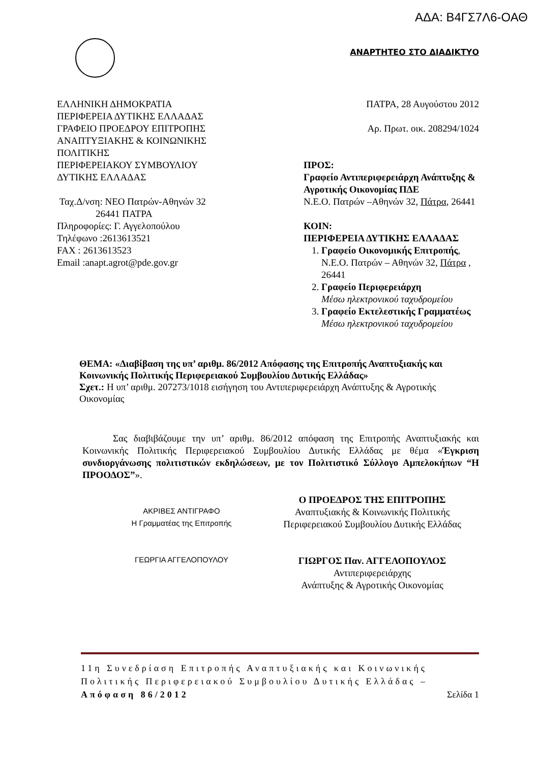ΑΔΑ: Β4ΓΣ7Λ6-ΟΑΘ
ΑΝΑΡΤΗΤΕΟ ΣΤΟ ΔΙΑΔΙΚΤΥΟ
ΕΛΛΗΝΙΚΗ ΔΗΜΟΚΡΑΤΙΑ
ΠΕΡΙΦΕΡΕΙΑ ΔΥΤΙΚΗΣ ΕΛΛΑΔΑΣ
ΓΡΑΦΕΙΟ ΠΡΟΕΔΡΟΥ ΕΠΙΤΡΟΠΗΣ ΑΝΑΠΤΥΞΙΑΚΗΣ & ΚΟΙΝΩΝΙΚΗΣ ΠΟΛΙΤΙΚΗΣ
ΠΕΡΙΦΕΡΕΙΑΚΟΥ ΣΥΜΒΟΥΛΙΟΥ ΔΥΤΙΚΗΣ ΕΛΛΑΔΑΣ
Ταχ.Δ/νση: ΝΕΟ Πατρών-Αθηνών 32
26441 ΠΑΤΡΑ
Πληροφορίες: Γ. Αγγελοπούλου
Τηλέφωνο :2613613521
FAX : 2613613523
Email :anapt.agrot@pde.gov.gr
ΠΑΤΡΑ, 28 Αυγούστου 2012
Αρ. Πρωτ. οικ. 208294/1024
ΠΡΟΣ:
Γραφείο Αντιπεριφερειάρχη Ανάπτυξης & Αγροτικής Οικονομίας ΠΔΕ
Ν.Ε.Ο. Πατρών –Αθηνών 32, Πάτρα, 26441
ΚΟΙΝ:
ΠΕΡΙΦΕΡΕΙΑ ΔΥΤΙΚΗΣ ΕΛΛΑΔΑΣ
1. Γραφείο Οικονομικής Επιτροπής, Ν.Ε.Ο. Πατρών – Αθηνών 32, Πάτρα , 26441
2. Γραφείο Περιφερειάρχη
Μέσω ηλεκτρονικού ταχυδρομείου
3. Γραφείο Εκτελεστικής Γραμματέως
Μέσω ηλεκτρονικού ταχυδρομείου
ΘΕΜΑ: «Διαβίβαση της υπ’ αριθμ. 86/2012 Απόφασης της Επιτροπής Αναπτυξιακής και Κοινωνικής Πολιτικής Περιφερειακού Συμβουλίου Δυτικής Ελλάδας»
Σχετ.: Η υπ’ αριθμ. 207273/1018 εισήγηση του Αντιπεριφερειάρχη Ανάπτυξης & Αγροτικής Οικονομίας
Σας διαβιβάζουμε την υπ’ αριθμ. 86/2012 απόφαση της Επιτροπής Αναπτυξιακής και Κοινωνικής Πολιτικής Περιφερειακού Συμβουλίου Δυτικής Ελλάδας με θέμα «Έγκριση συνδιοργάνωσης πολιτιστικών εκδηλώσεων, με τον Πολιτιστικό Σύλλογο Αμπελοκήπων “Η ΠΡΟΟΔΟΣ”».
ΑΚΡΙΒΕΣ ΑΝΤΙΓΡΑΦΟ
Η Γραμματέας της Επιτροπής
ΓΕΩΡΓΙΑ ΑΓΓΕΛΟΠΟΥΛΟΥ
Ο ΠΡΟΕΔΡΟΣ ΤΗΣ ΕΠΙΤΡΟΠΗΣ
Αναπτυξιακής & Κοινωνικής Πολιτικής Περιφερειακού Συμβουλίου Δυτικής Ελλάδας
ΓΙΩΡΓΟΣ Παν. ΑΓΓΕΛΟΠΟΥΛΟΣ
Αντιπεριφερειάρχης
Ανάπτυξης & Αγροτικής Οικονομίας
11η Συνεδρίαση Επιτροπής Αναπτυξιακής και Κοινωνικής Πολιτικής Περιφερειακού Συμβουλίου Δυτικής Ελλάδας –Απόφαση 86/2012 Σελίδα 1